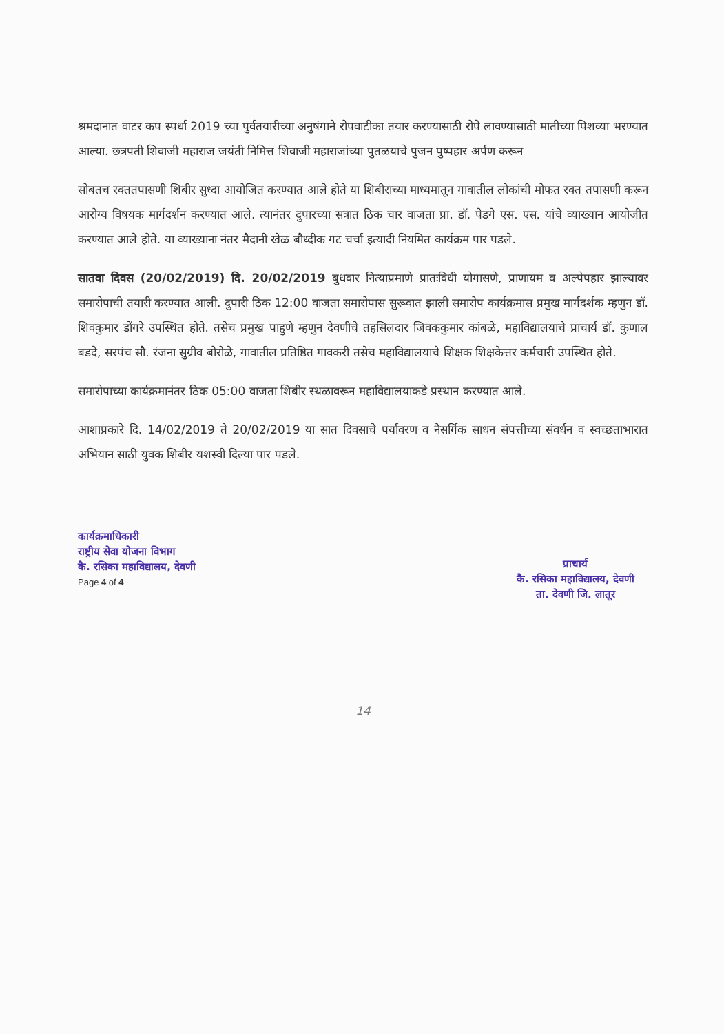श्रमदानात वाटर कप स्पर्धा 2019 च्या पुर्वतयारीच्या अनुषंगाने रोपवाटीका तयार करण्यासाठी रोपे लावण्यासाठी मातीच्या पिशव्या भरण्यात आल्या. छत्रपती शिवाजी महाराज जयंती निमित्त शिवाजी महाराजांच्या पुतळयाचे पुजन पुष्पहार अर्पण करून
सोबतच रक्ततपासणी शिबीर सुध्दा आयोजित करण्यात आले होते या शिबीराच्या माध्यमातून गावातील लोकांची मोफत रक्त तपासणी करून आरोग्य विषयक मार्गदर्शन करण्यात आले. त्यानंतर दुपारच्या सत्रात ठिक चार वाजता प्रा. डॉ. पेडगे एस. एस. यांचे व्याख्यान आयोजीत करण्यात आले होते. या व्याख्याना नंतर मैदानी खेळ बौध्दीक गट चर्चा इत्यादी नियमित कार्यक्रम पार पडले.
सातवा दिवस (20/02/2019) दि. 20/02/2019 बुधवार नित्याप्रमाणे प्रातःविधी योगासणे, प्राणायम व अल्पेपहार झाल्यावर समारोपाची तयारी करण्यात आली. दुपारी ठिक 12:00 वाजता समारोपास सुरूवात झाली समारोप कार्यक्रमास प्रमुख मार्गदर्शक म्हणुन डॉ. शिवकुमार डोंगरे उपस्थित होते. तसेच प्रमुख पाहुणे म्हणुन देवणीचे तहसिलदार जिवककुमार कांबळे, महाविद्यालयाचे प्राचार्य डॉ. कुणाल बडदे, सरपंच सौ. रंजना सुग्रीव बोरोळे, गावातील प्रतिष्ठित गावकरी तसेच महाविद्यालयाचे शिक्षक शिक्षकेत्तर कर्मचारी उपस्थित होते.
समारोपाच्या कार्यक्रमानंतर ठिक 05:00 वाजता शिबीर स्थळावरून महाविद्यालयाकडे प्रस्थान करण्यात आले.
आशाप्रकारे दि. 14/02/2019 ते 20/02/2019 या सात दिवसाचे पर्यावरण व नैसर्गिक साधन संपत्तीच्या संवर्धन व स्वच्छताभारात अभियान साठी युवक शिबीर यशस्वी दिल्या पार पडले.
कार्यक्रमाधिकारी
राष्ट्रीय सेवा योजना विभाग
कै. रसिका महाविद्यालय, देवणी
Page 4 of 4
प्राचार्य
कै. रसिका महाविद्यालय, देवणी
ता. देवणी जि. लातूर
14